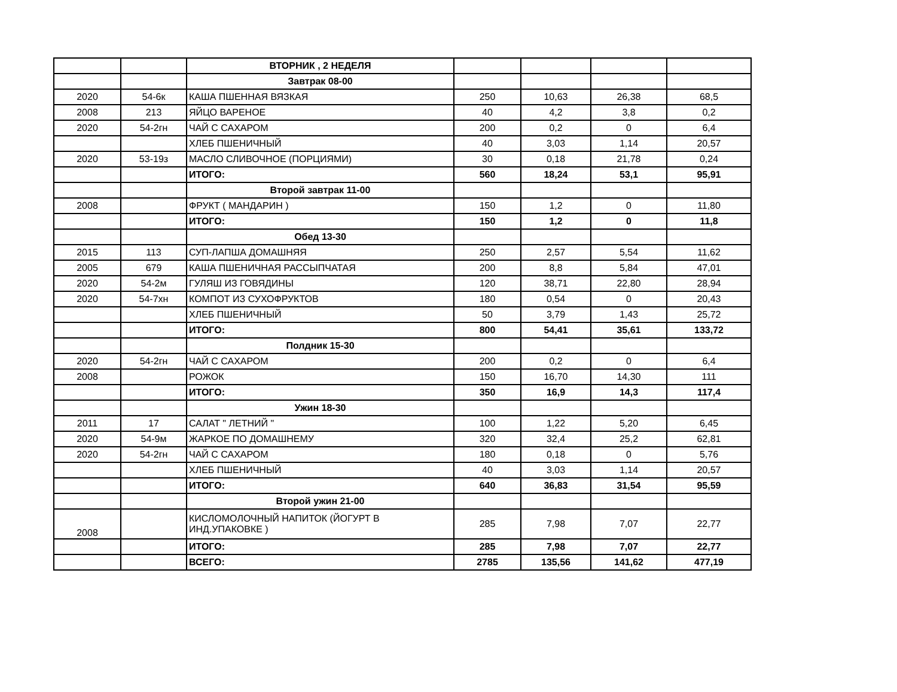| | | ВТОРНИК , 2 НЕДЕЛЯ | | | | |
| | | Завтрак 08-00 | | | | |
| 2020 | 54-6к | КАША ПШЕННАЯ ВЯЗКАЯ | 250 | 10,63 | 26,38 | 68,5 |
| 2008 | 213 | ЯЙЦО ВАРЕНОЕ | 40 | 4,2 | 3,8 | 0,2 |
| 2020 | 54-2гн | ЧАЙ С САХАРОМ | 200 | 0,2 | 0 | 6,4 |
| | | ХЛЕБ ПШЕНИЧНЫЙ | 40 | 3,03 | 1,14 | 20,57 |
| 2020 | 53-19з | МАСЛО СЛИВОЧНОЕ (ПОРЦИЯМИ) | 30 | 0,18 | 21,78 | 0,24 |
| | | ИТОГО: | 560 | 18,24 | 53,1 | 95,91 |
| | | Второй завтрак 11-00 | | | | |
| 2008 | | ФРУКТ ( МАНДАРИН ) | 150 | 1,2 | 0 | 11,80 |
| | | ИТОГО: | 150 | 1,2 | 0 | 11,8 |
| | | Обед 13-30 | | | | |
| 2015 | 113 | СУП-ЛАПША ДОМАШНЯЯ | 250 | 2,57 | 5,54 | 11,62 |
| 2005 | 679 | КАША ПШЕНИЧНАЯ РАССЫПЧАТАЯ | 200 | 8,8 | 5,84 | 47,01 |
| 2020 | 54-2м | ГУЛЯШ ИЗ ГОВЯДИНЫ | 120 | 38,71 | 22,80 | 28,94 |
| 2020 | 54-7хн | КОМПОТ ИЗ СУХОФРУКТОВ | 180 | 0,54 | 0 | 20,43 |
| | | ХЛЕБ ПШЕНИЧНЫЙ | 50 | 3,79 | 1,43 | 25,72 |
| | | ИТОГО: | 800 | 54,41 | 35,61 | 133,72 |
| | | Полдник 15-30 | | | | |
| 2020 | 54-2гн | ЧАЙ С САХАРОМ | 200 | 0,2 | 0 | 6,4 |
| 2008 | | РОЖОК | 150 | 16,70 | 14,30 | 111 |
| | | ИТОГО: | 350 | 16,9 | 14,3 | 117,4 |
| | | Ужин 18-30 | | | | |
| 2011 | 17 | САЛАТ " ЛЕТНИЙ " | 100 | 1,22 | 5,20 | 6,45 |
| 2020 | 54-9м | ЖАРКОЕ ПО ДОМАШНЕМУ | 320 | 32,4 | 25,2 | 62,81 |
| 2020 | 54-2гн | ЧАЙ С САХАРОМ | 180 | 0,18 | 0 | 5,76 |
| | | ХЛЕБ ПШЕНИЧНЫЙ | 40 | 3,03 | 1,14 | 20,57 |
| | | ИТОГО: | 640 | 36,83 | 31,54 | 95,59 |
| | | Второй ужин 21-00 | | | | |
| 2008 | | КИСЛОМОЛОЧНЫЙ НАПИТОК (ЙОГУРТ В ИНД.УПАКОВКЕ ) | 285 | 7,98 | 7,07 | 22,77 |
| | | ИТОГО: | 285 | 7,98 | 7,07 | 22,77 |
| | | ВСЕГО: | 2785 | 135,56 | 141,62 | 477,19 |